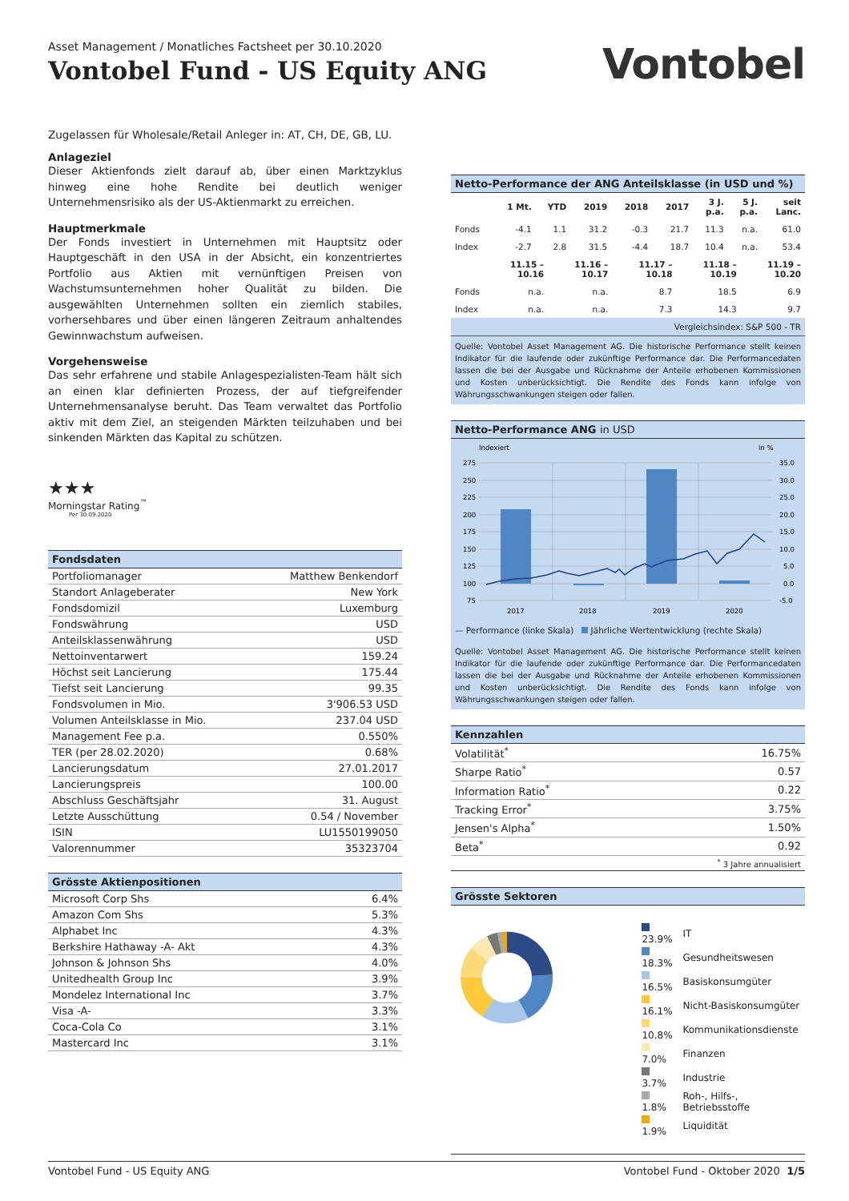Asset Management / Monatliches Factsheet per 30.10.2020
Vontobel Fund - US Equity ANG
Vontobel
Zugelassen für Wholesale/Retail Anleger in: AT, CH, DE, GB, LU.
Anlageziel
Dieser Aktienfonds zielt darauf ab, über einen Marktzyklus hinweg eine hohe Rendite bei deutlich weniger Unternehmensrisiko als der US-Aktienmarkt zu erreichen.
Hauptmerkmale
Der Fonds investiert in Unternehmen mit Hauptsitz oder Hauptgeschäft in den USA in der Absicht, ein konzentriertes Portfolio aus Aktien mit vernünftigen Preisen von Wachstumsunternehmen hoher Qualität zu bilden. Die ausgewählten Unternehmen sollten ein ziemlich stabiles, vorhersehbares und über einen längeren Zeitraum anhaltendes Gewinnwachstum aufweisen.
Vorgehensweise
Das sehr erfahrene und stabile Anlagespezialisten-Team hält sich an einen klar definierten Prozess, der auf tiefgreifender Unternehmensanalyse beruht. Das Team verwaltet das Portfolio aktiv mit dem Ziel, an steigenden Märkten teilzuhaben und bei sinkenden Märkten das Kapital zu schützen.
★★★
Morningstar Rating<sup>™</sup>
Per 30.09.2020
Fondsdaten
| Portfoliomanager | Matthew Benkendorf |
| Standort Anlageberater | New York |
| Fondsdomizil | Luxemburg |
| Fondswährung | USD |
| Anteilsklassenwährung | USD |
| Nettoinventarwert | 159.24 |
| Höchst seit Lancierung | 175.44 |
| Tiefst seit Lancierung | 99.35 |
| Fondsvolumen in Mio. | 3'906.53 USD |
| Volumen Anteilsklasse in Mio. | 237.04 USD |
| Management Fee p.a. | 0.550% |
| TER (per 28.02.2020) | 0.68% |
| Lancierungsdatum | 27.01.2017 |
| Lancierungspreis | 100.00 |
| Abschluss Geschäftsjahr | 31. August |
| Letzte Ausschüttung | 0.54 / November |
| ISIN | LU1550199050 |
| Valorennummer | 35323704 |
Grösste Aktienpositionen
| Microsoft Corp Shs | 6.4% |
| Amazon Com Shs | 5.3% |
| Alphabet Inc | 4.3% |
| Berkshire Hathaway -A- Akt | 4.3% |
| Johnson & Johnson Shs | 4.0% |
| Unitedhealth Group Inc | 3.9% |
| Mondelez International Inc | 3.7% |
| Visa -A- | 3.3% |
| Coca-Cola Co | 3.1% |
| Mastercard Inc | 3.1% |
Netto-Performance der ANG Anteilsklasse (in USD und %)
| | 1 Mt. | YTD | 2019 | 2018 | 2017 | 3 J. p.a. | 5 J. p.a. | seit Lanc. |
| --- | --- | --- | --- | --- | --- | --- | --- | --- |
| Fonds | -4.1 | 1.1 | 31.2 | -0.3 | 21.7 | 11.3 | n.a. | 61.0 |
| Index | -2.7 | 2.8 | 31.5 | -4.4 | 18.7 | 10.4 | n.a. | 53.4 |
| | 11.15 – 10.16 | 11.16 – 10.17 | 11.17 – 10.18 | 11.18 – 10.19 | 11.19 – 10.20 |
| --- | --- | --- | --- | --- | --- |
| Fonds | n.a. | n.a. | 8.7 | 18.5 | 6.9 |
| Index | n.a. | n.a. | 7.3 | 14.3 | 9.7 |
| Vergleichsindex: S&P 500 - TR | | | | | |
Quelle: Vontobel Asset Management AG. Die historische Performance stellt keinen Indikator für die laufende oder zukünftige Performance dar. Die Performancedaten lassen die bei der Ausgabe und Rücknahme der Anteile erhobenen Kommissionen und Kosten unberücksichtigt. Die Rendite des Fonds kann infolge von Währungsschwankungen steigen oder fallen.
Netto-Performance ANG in USD
Indexiert
in %
275
250
225
200
175
150
125
100
75
35.0
30.0
25.0
20.0
15.0
10.0
5.0
0.0
-5.0
2017
2018
2019
2020
— Performance (linke Skala) Jährliche Wertentwicklung (rechte Skala)
Quelle: Vontobel Asset Management AG. Die historische Performance stellt keinen Indikator für die laufende oder zukünftige Performance dar. Die Performancedaten lassen die bei der Ausgabe und Rücknahme der Anteile erhobenen Kommissionen und Kosten unberücksichtigt. Die Rendite des Fonds kann infolge von Währungsschwankungen steigen oder fallen.
Kennzahlen
| Volatilität<sup>*</sup> | 16.75% |
| Sharpe Ratio<sup>*</sup> | 0.57 |
| Information Ratio<sup>*</sup> | 0.22 |
| Tracking Error<sup>*</sup> | 3.75% |
| Jensen's Alpha<sup>*</sup> | 1.50% |
| Beta<sup>*</sup> | 0.92 |
| <sup>*</sup> 3 Jahre annualisiert | |
Grösste Sektoren
| 23.9% | IT |
| 18.3% | Gesundheitswesen |
| 16.5% | Basiskonsumgüter |
| 16.1% | Nicht-Basiskonsumgüter |
| 10.8% | Kommunikationsdienste |
| 7.0% | Finanzen |
| 3.7% | Industrie |
| 1.8% | Roh-, Hilfs-, Betriebsstoffe |
| 1.9% | Liquidität |
Vontobel Fund - US Equity ANG Vontobel Fund - Oktober 2020 1/5